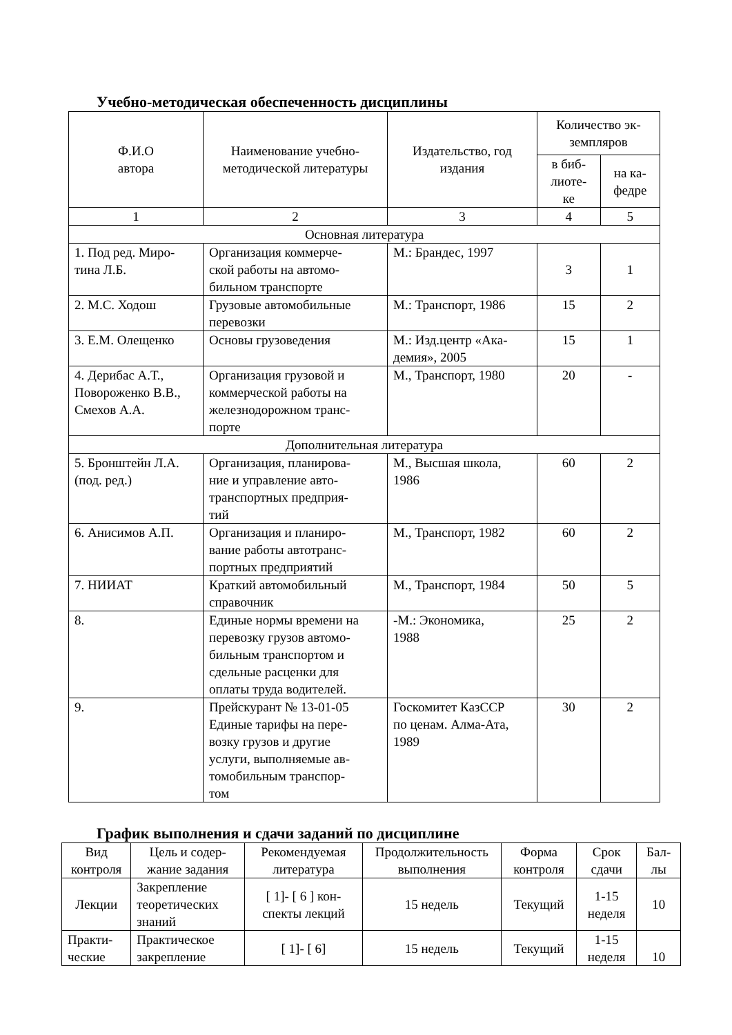Учебно-методическая обеспеченность дисциплины
| Ф.И.О автора | Наименование учебно- методической литературы | Издательство, год издания | Количество эк- земпляров | |
| --- | --- | --- | --- | --- |
| | | | в биб- лиоте- ке | на ка- федре |
| 1 | 2 | 3 | 4 | 5 |
| Основная литература | | | | |
| 1. Под ред. Миро- тина Л.Б. | Организация коммерче- ской работы на автомо- бильном транспорте | М.: Брандес, 1997 | 3 | 1 |
| 2. М.С. Ходош | Грузовые автомобильные перевозки | М.: Транспорт, 1986 | 15 | 2 |
| 3. Е.М. Олещенко | Основы грузоведения | М.: Изд.центр «Ака- демия», 2005 | 15 | 1 |
| 4. Дерибас А.Т., Повороженко В.В., Смехов А.А. | Организация грузовой и коммерческой работы на железнодорожном транс- порте | М., Транспорт, 1980 | 20 | - |
| Дополнительная литература | | | | |
| 5. Бронштейн Л.А. (под. ред.) | Организация, планирова- ние и управление авто- транспортных предприя- тий | М., Высшая школа, 1986 | 60 | 2 |
| 6. Анисимов А.П. | Организация и планиро- вание работы автотранс- портных предприятий | М., Транспорт, 1982 | 60 | 2 |
| 7. НИИАТ | Краткий автомобильный справочник | М., Транспорт, 1984 | 50 | 5 |
| 8. | Единые нормы времени на перевозку грузов автомо- бильным транспортом и сдельные расценки для оплаты труда водителей. | -М.: Экономика, 1988 | 25 | 2 |
| 9. | Прейскурант № 13-01-05 Единые тарифы на пере- возку грузов и другие услуги, выполняемые ав- томобильным транспор- том | Госкомитет КазССР по ценам. Алма-Ата, 1989 | 30 | 2 |
График выполнения и сдачи заданий по дисциплине
| Вид контроля | Цель и содер- жание задания | Рекомендуемая литература | Продолжительность выполнения | Форма контроля | Срок сдачи | Бал- лы |
| --- | --- | --- | --- | --- | --- | --- |
| Лекции | Закрепление теоретических знаний | [ 1]- [ 6 ] кон- спекты лекций | 15 недель | Текущий | 1-15 неделя | 10 |
| Практи- ческие | Практическое закрепление | [ 1]- [ 6] | 15 недель | Текущий | 1-15 неделя | 10 |